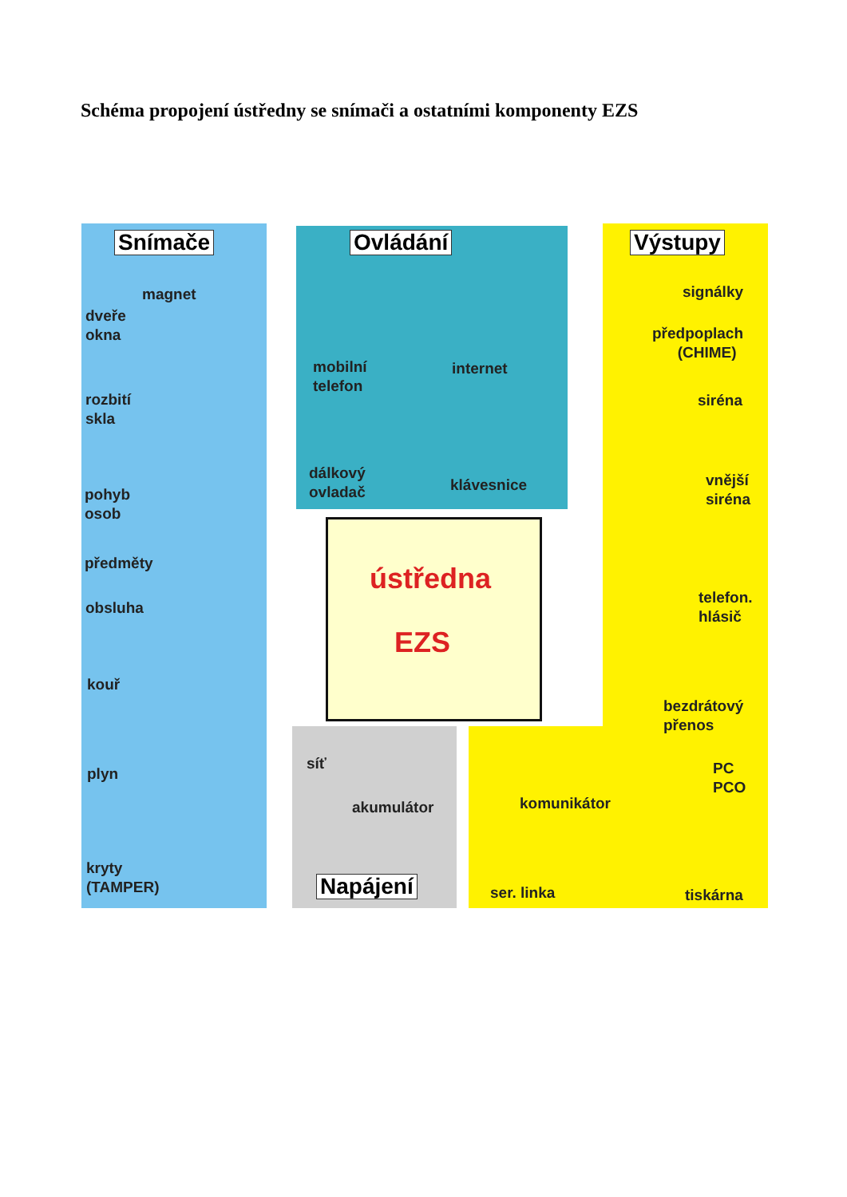Schéma propojení ústředny se snímači a ostatními komponenty EZS
Snímače Ovládání Výstupy
Napájení
ústředna
EZS
magnet
dveře
okna
rozbití
skla
pohyb
osob
předměty
obsluha
kouř
plyn
kryty
(TAMPER)
mobilní
telefon
internet
dálkový
ovladač
klávesnice
signálky
předpoplach
(CHIME)
siréna
vnější
siréna
telefon.
hlásič
bezdrátový
přenos
PC
PCO
komunikátor
ser. linka tiskárna
síť
akumulátor